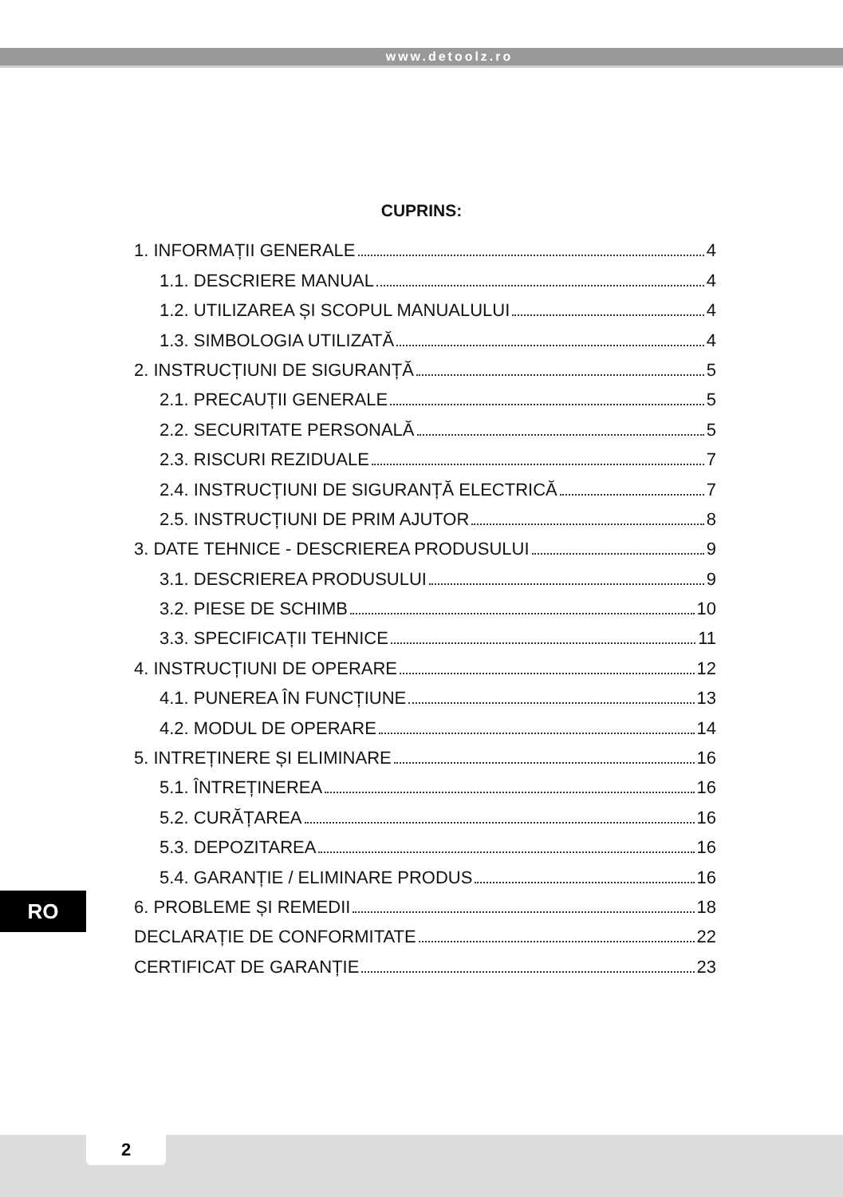www.detoolz.ro
CUPRINS:
1. INFORMAȚII GENERALE 4
1.1. DESCRIERE MANUAL 4
1.2. UTILIZAREA ȘI SCOPUL MANUALULUI 4
1.3. SIMBOLOGIA UTILIZATĂ 4
2. INSTRUCȚIUNI DE SIGURANȚĂ 5
2.1. PRECAUȚII GENERALE 5
2.2. SECURITATE PERSONALĂ 5
2.3. RISCURI REZIDUALE 7
2.4. INSTRUCȚIUNI DE SIGURANȚĂ ELECTRICĂ 7
2.5. INSTRUCȚIUNI DE PRIM AJUTOR 8
3. DATE TEHNICE - DESCRIEREA PRODUSULUI 9
3.1. DESCRIEREA PRODUSULUI 9
3.2. PIESE DE SCHIMB 10
3.3. SPECIFICAȚII TEHNICE 11
4. INSTRUCȚIUNI DE OPERARE 12
4.1. PUNEREA ÎN FUNCȚIUNE 13
4.2. MODUL DE OPERARE 14
5. INTREȚINERE ȘI ELIMINARE 16
5.1. ÎNTREȚINEREA 16
5.2. CURĂȚAREA 16
5.3. DEPOZITAREA 16
5.4. GARANȚIE / ELIMINARE PRODUS 16
6. PROBLEME ȘI REMEDII 18
DECLARAȚIE DE CONFORMITATE 22
CERTIFICAT DE GARANȚIE 23
RO
2